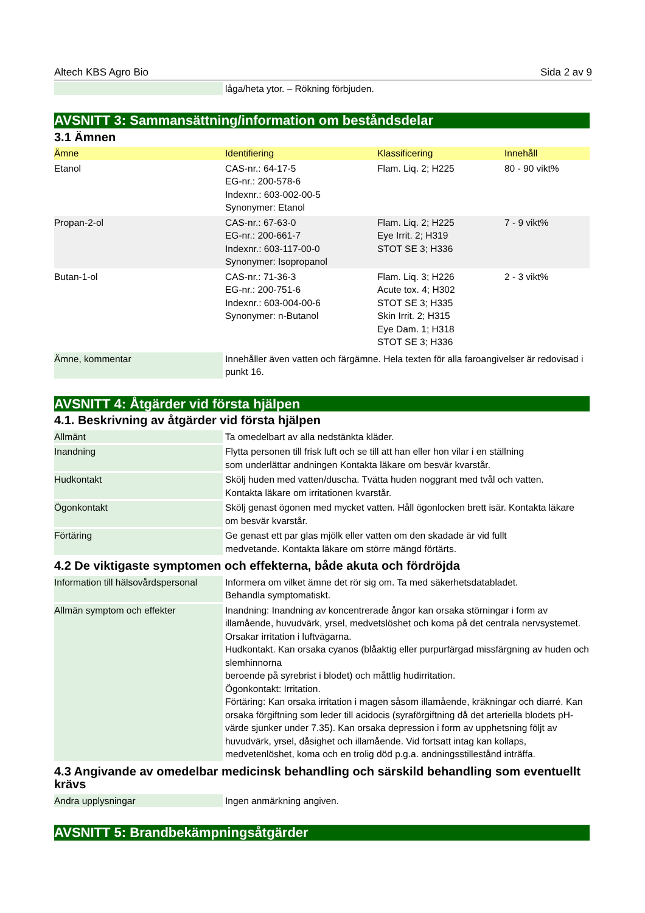Altech KBS Agro Bio Sida 2 av 9
| | låga/heta ytor. – Rökning förbjuden. |
AVSNITT 3: Sammansättning/information om beståndsdelar
3.1 Ämnen
| Ämne | Identifiering | Klassificering | Innehåll |
| --- | --- | --- | --- |
| Etanol | CAS-nr.: 64-17-5 EG-nr.: 200-578-6 Indexnr.: 603-002-00-5 Synonymer: Etanol | Flam. Liq. 2; H225 | 80 - 90 vikt% |
| Propan-2-ol | CAS-nr.: 67-63-0 EG-nr.: 200-661-7 Indexnr.: 603-117-00-0 Synonymer: Isopropanol | Flam. Liq. 2; H225 Eye Irrit. 2; H319 STOT SE 3; H336 | 7 - 9 vikt% |
| Butan-1-ol | CAS-nr.: 71-36-3 EG-nr.: 200-751-6 Indexnr.: 603-004-00-6 Synonymer: n-Butanol | Flam. Liq. 3; H226 Acute tox. 4; H302 STOT SE 3; H335 Skin Irrit. 2; H315 Eye Dam. 1; H318 STOT SE 3; H336 | 2 - 3 vikt% |
| Ämne, kommentar | Innehåller även vatten och färgämne. Hela texten för alla faroangivelser är redovisad i punkt 16. |
AVSNITT 4: Åtgärder vid första hjälpen
4.1. Beskrivning av åtgärder vid första hjälpen
| Allmänt | Ta omedelbart av alla nedstänkta kläder. |
| Inandning | Flytta personen till frisk luft och se till att han eller hon vilar i en ställning som underlättar andningen Kontakta läkare om besvär kvarstår. |
| Hudkontakt | Skölj huden med vatten/duscha. Tvätta huden noggrant med tvål och vatten. Kontakta läkare om irritationen kvarstår. |
| Ögonkontakt | Skölj genast ögonen med mycket vatten. Håll ögonlocken brett isär. Kontakta läkare om besvär kvarstår. |
| Förtäring | Ge genast ett par glas mjölk eller vatten om den skadade är vid fullt medvetande. Kontakta läkare om större mängd förtärts. |
4.2 De viktigaste symptomen och effekterna, både akuta och fördröjda
| Information till hälsovårdspersonal | Informera om vilket ämne det rör sig om. Ta med säkerhetsdatabladet. Behandla symptomatiskt. |
| Allmän symptom och effekter | Inandning: Inandning av koncentrerade ångor kan orsaka störningar i form av illamående, huvudvärk, yrsel, medvetslöshet och koma på det centrala nervsystemet. Orsakar irritation i luftvägarna. Hudkontakt. Kan orsaka cyanos (blåaktig eller purpurfärgad missfärgning av huden och slemhinnorna beroende på syrebrist i blodet) och måttlig hudirritation. Ögonkontakt: Irritation. Förtäring: Kan orsaka irritation i magen såsom illamående, kräkningar och diarré. Kan orsaka förgiftning som leder till acidocis (syraförgiftning då det arteriella blodets pH-värde sjunker under 7.35). Kan orsaka depression i form av upphetsning följt av huvudvärk, yrsel, dåsighet och illamående. Vid fortsatt intag kan kollaps, medvetenlöshet, koma och en trolig död p.g.a. andningsstillestånd inträffa. |
4.3 Angivande av omedelbar medicinsk behandling och särskild behandling som eventuellt krävs
| Andra upplysningar | Ingen anmärkning angiven. |
AVSNITT 5: Brandbekämpningsåtgärder